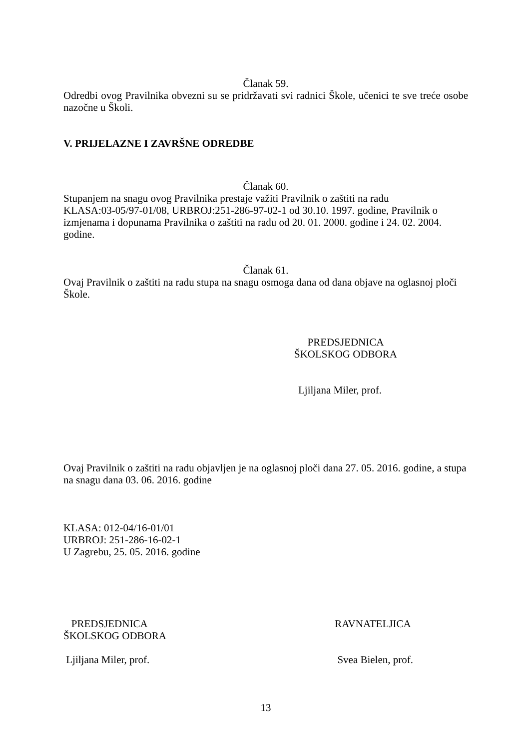Članak 59.
Odredbi ovog Pravilnika obvezni su se pridržavati svi radnici Škole, učenici te sve treće osobe nazočne u Školi.
V. PRIJELAZNE I ZAVRŠNE ODREDBE
Članak 60.
Stupanjem na snagu ovog Pravilnika prestaje važiti Pravilnik o zaštiti na radu
KLASA:03-05/97-01/08, URBROJ:251-286-97-02-1 od 30.10. 1997. godine, Pravilnik o izmjenama i dopunama Pravilnika o zaštiti na radu od 20. 01. 2000. godine i 24. 02. 2004. godine.
Članak 61.
Ovaj Pravilnik o zaštiti na radu stupa na snagu osmoga dana od dana objave na oglasnoj ploči Škole.
PREDSJEDNICA
ŠKOLSKOG ODBORA
Ljiljana Miler, prof.
Ovaj Pravilnik o zaštiti na radu objavljen je na oglasnoj ploči dana 27. 05. 2016. godine, a stupa na snagu dana 03. 06. 2016. godine
KLASA: 012-04/16-01/01
URBROJ: 251-286-16-02-1
U Zagrebu, 25. 05. 2016. godine
PREDSJEDNICA
ŠKOLSKOG ODBORA
Ljiljana Miler, prof.
RAVNATELJICA
Svea Bielen, prof.
13